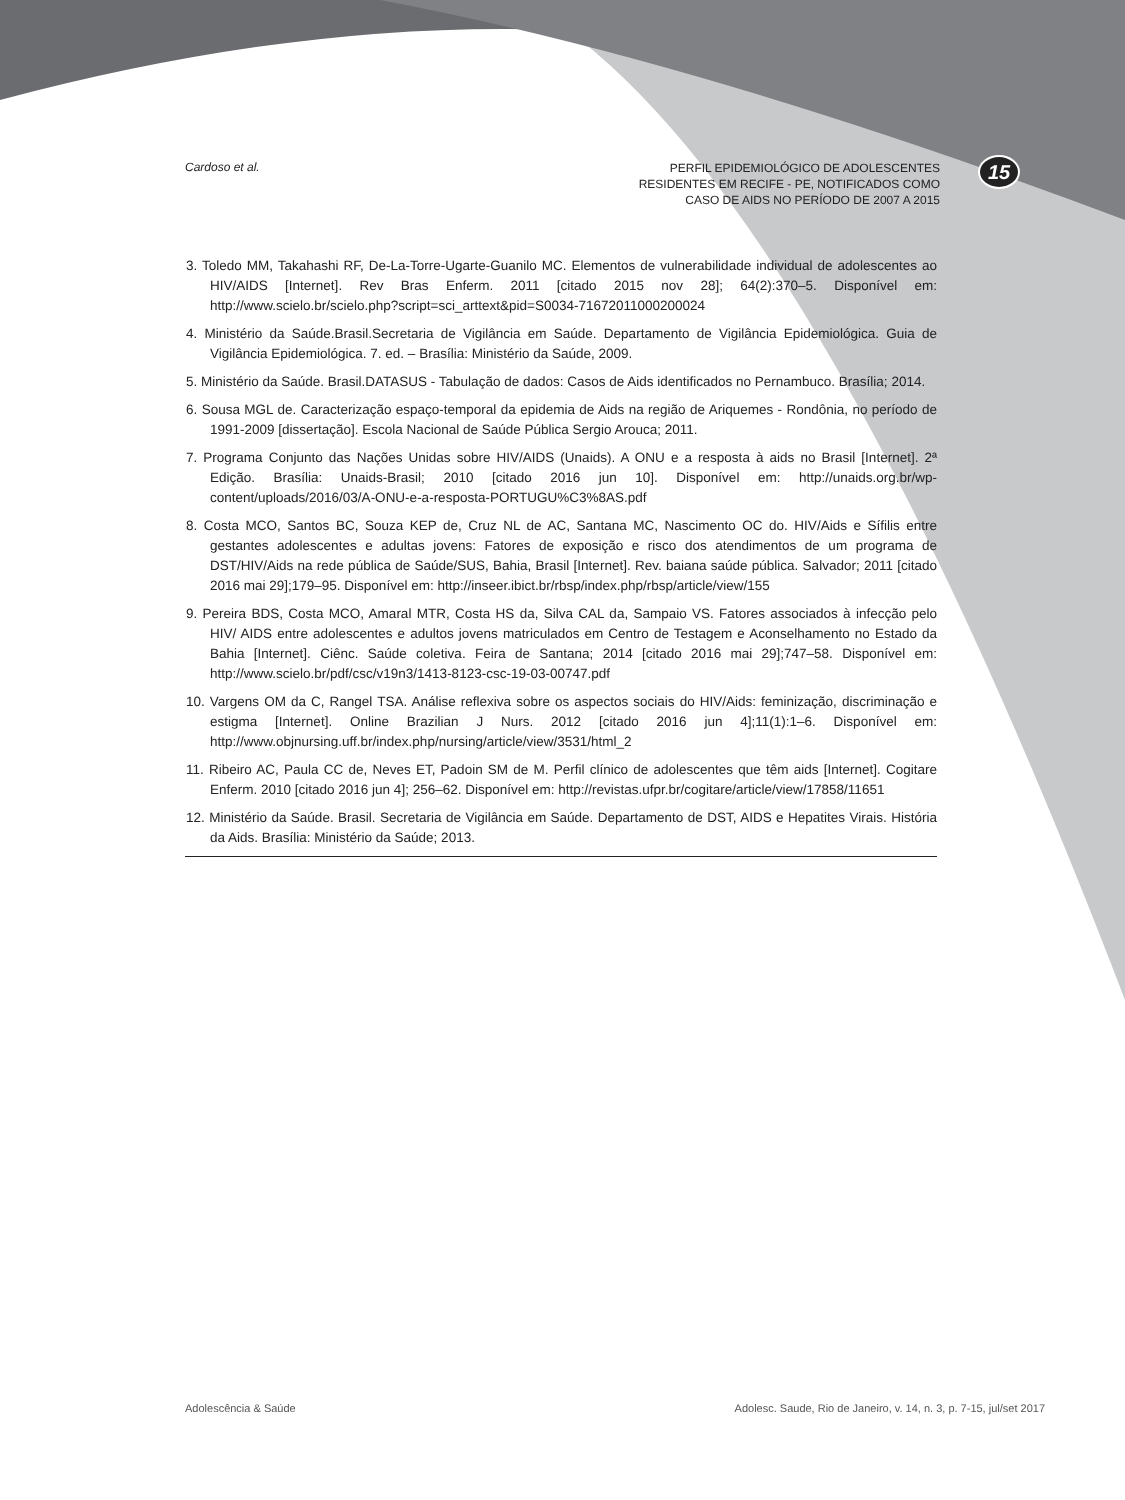15
Cardoso et al.
PERFIL EPIDEMIOLÓGICO DE ADOLESCENTES
RESIDENTES EM RECIFE - PE, NOTIFICADOS COMO
CASO DE AIDS NO PERÍODO DE 2007 A 2015
3. Toledo MM, Takahashi RF, De-La-Torre-Ugarte-Guanilo MC. Elementos de vulnerabilidade individual de adolescentes ao HIV/AIDS [Internet]. Rev Bras Enferm. 2011 [citado 2015 nov 28]; 64(2):370–5. Disponível em: http://www.scielo.br/scielo.php?script=sci_arttext&pid=S0034-71672011000200024
4. Ministério da Saúde.Brasil.Secretaria de Vigilância em Saúde. Departamento de Vigilância Epidemiológica. Guia de Vigilância Epidemiológica. 7. ed. – Brasília: Ministério da Saúde, 2009.
5. Ministério da Saúde. Brasil.DATASUS - Tabulação de dados: Casos de Aids identificados no Pernambuco. Brasília; 2014.
6. Sousa MGL de. Caracterização espaço-temporal da epidemia de Aids na região de Ariquemes - Rondônia, no período de 1991-2009 [dissertação]. Escola Nacional de Saúde Pública Sergio Arouca; 2011.
7. Programa Conjunto das Nações Unidas sobre HIV/AIDS (Unaids). A ONU e a resposta à aids no Brasil [Internet]. 2ª Edição. Brasília: Unaids-Brasil; 2010 [citado 2016 jun 10]. Disponível em: http://unaids.org.br/wp-content/uploads/2016/03/A-ONU-e-a-resposta-PORTUGU%C3%8AS.pdf
8. Costa MCO, Santos BC, Souza KEP de, Cruz NL de AC, Santana MC, Nascimento OC do. HIV/Aids e Sífilis entre gestantes adolescentes e adultas jovens: Fatores de exposição e risco dos atendimentos de um programa de DST/HIV/Aids na rede pública de Saúde/SUS, Bahia, Brasil [Internet]. Rev. baiana saúde pública. Salvador; 2011 [citado 2016 mai 29];179–95. Disponível em: http://inseer.ibict.br/rbsp/index.php/rbsp/article/view/155
9. Pereira BDS, Costa MCO, Amaral MTR, Costa HS da, Silva CAL da, Sampaio VS. Fatores associados à infecção pelo HIV/ AIDS entre adolescentes e adultos jovens matriculados em Centro de Testagem e Aconselhamento no Estado da Bahia [Internet]. Ciênc. Saúde coletiva. Feira de Santana; 2014 [citado 2016 mai 29];747–58. Disponível em: http://www.scielo.br/pdf/csc/v19n3/1413-8123-csc-19-03-00747.pdf
10. Vargens OM da C, Rangel TSA. Análise reflexiva sobre os aspectos sociais do HIV/Aids: feminização, discriminação e estigma [Internet]. Online Brazilian J Nurs. 2012 [citado 2016 jun 4];11(1):1–6. Disponível em: http://www.objnursing.uff.br/index.php/nursing/article/view/3531/html_2
11. Ribeiro AC, Paula CC de, Neves ET, Padoin SM de M. Perfil clínico de adolescentes que têm aids [Internet]. Cogitare Enferm. 2010 [citado 2016 jun 4]; 256–62. Disponível em: http://revistas.ufpr.br/cogitare/article/view/17858/11651
12. Ministério da Saúde. Brasil. Secretaria de Vigilância em Saúde. Departamento de DST, AIDS e Hepatites Virais. História da Aids. Brasília: Ministério da Saúde; 2013.
Adolescência & Saúde Adolesc. Saude, Rio de Janeiro, v. 14, n. 3, p. 7-15, jul/set 2017